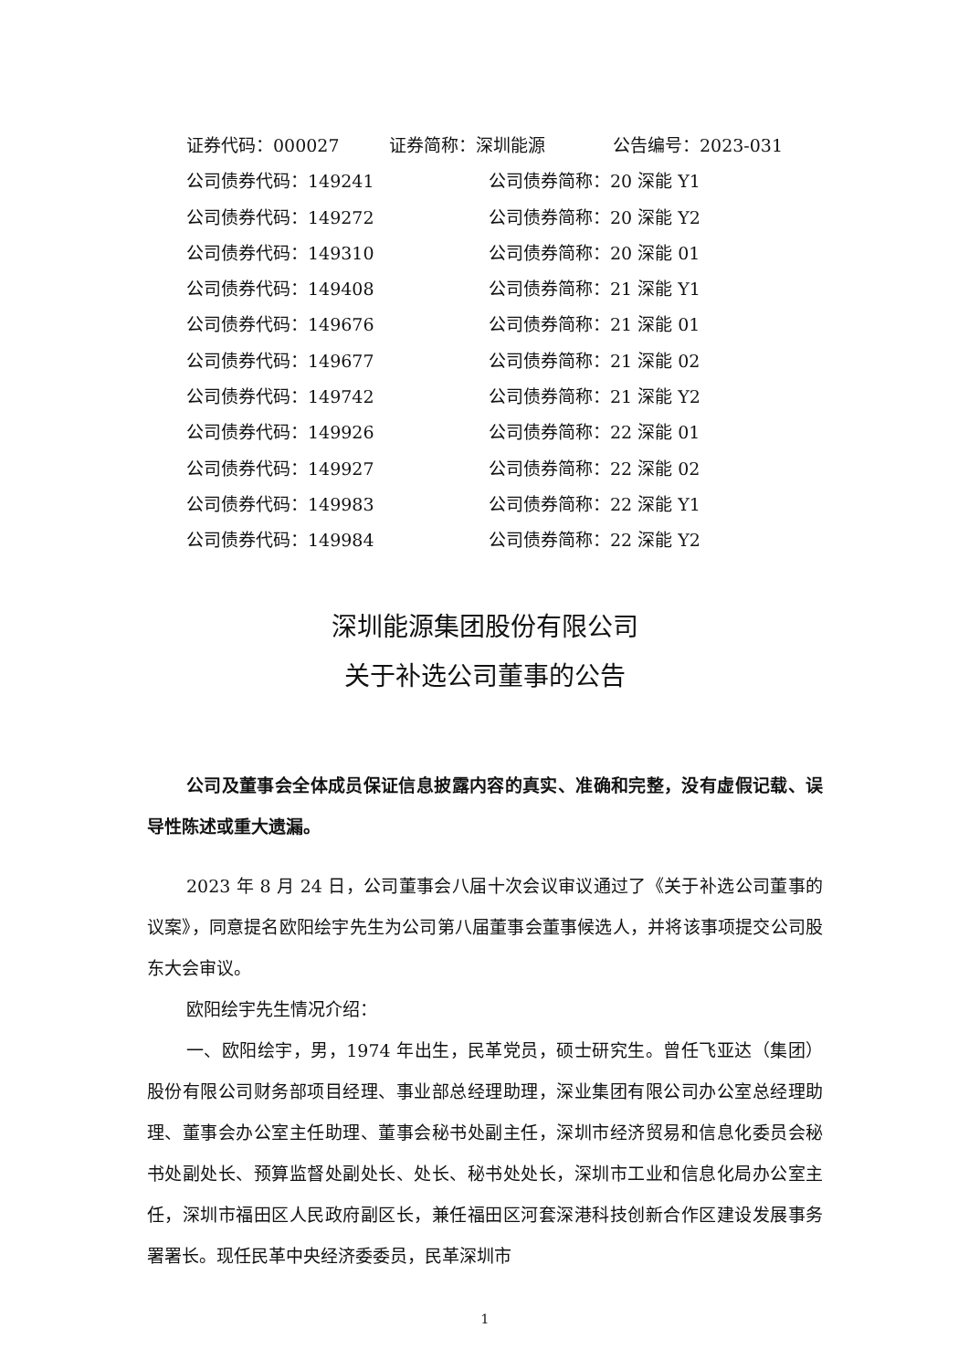证券代码：000027 证券简称：深圳能源 公告编号：2023-031
公司债券代码：149241 公司债券简称：20 深能 Y1
公司债券代码：149272 公司债券简称：20 深能 Y2
公司债券代码：149310 公司债券简称：20 深能 01
公司债券代码：149408 公司债券简称：21 深能 Y1
公司债券代码：149676 公司债券简称：21 深能 01
公司债券代码：149677 公司债券简称：21 深能 02
公司债券代码：149742 公司债券简称：21 深能 Y2
公司债券代码：149926 公司债券简称：22 深能 01
公司债券代码：149927 公司债券简称：22 深能 02
公司债券代码：149983 公司债券简称：22 深能 Y1
公司债券代码：149984 公司债券简称：22 深能 Y2
深圳能源集团股份有限公司
关于补选公司董事的公告
公司及董事会全体成员保证信息披露内容的真实、准确和完整，没有虚假记载、误导性陈述或重大遗漏。
2023 年 8 月 24 日，公司董事会八届十次会议审议通过了《关于补选公司董事的议案》，同意提名欧阳绘宇先生为公司第八届董事会董事候选人，并将该事项提交公司股东大会审议。
欧阳绘宇先生情况介绍：
一、欧阳绘宇，男，1974 年出生，民革党员，硕士研究生。曾任飞亚达（集团）股份有限公司财务部项目经理、事业部总经理助理，深业集团有限公司办公室总经理助理、董事会办公室主任助理、董事会秘书处副主任，深圳市经济贸易和信息化委员会秘书处副处长、预算监督处副处长、处长、秘书处处长，深圳市工业和信息化局办公室主任，深圳市福田区人民政府副区长，兼任福田区河套深港科技创新合作区建设发展事务署署长。现任民革中央经济委委员，民革深圳市
1